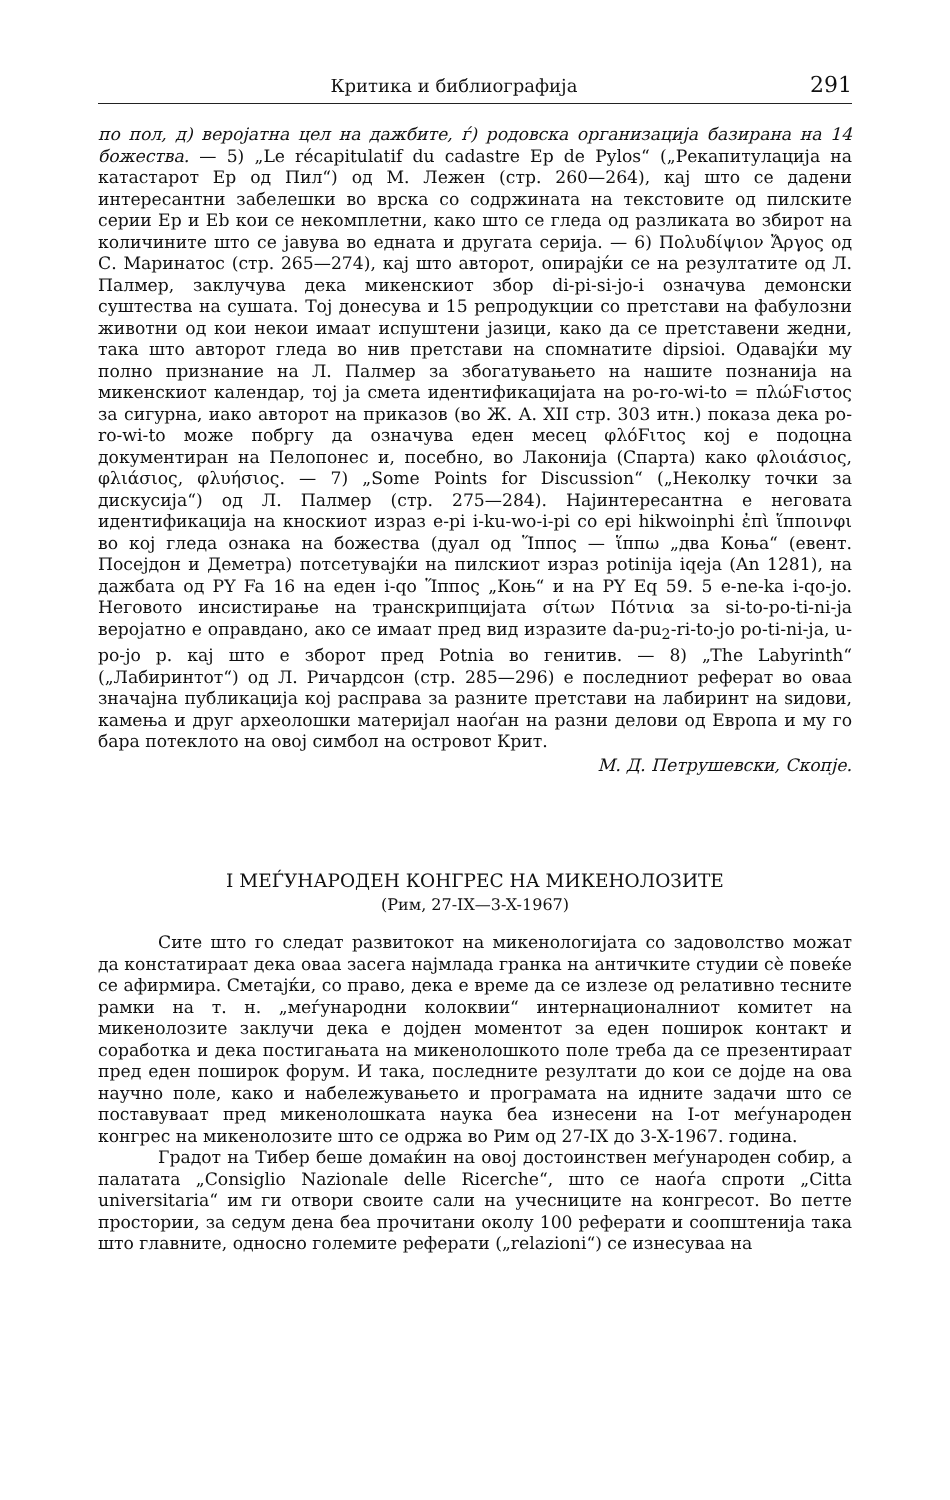Критика и библиографија 291
по пол, д) веројатна цел на дажбите, ѓ) родовска организација базирана на 14 божества. — 5) „Le récapitulatif du cadastre Ep de Pylos“ („Рекапитулација на катастарот Ep од Пил“) од М. Лежен (стр. 260—264), кај што се дадени интересантни забелешки во врска со содржината на текстовите од пилските серии Ep и Eb кои се некомплетни, како што се гледа од разликата во збирот на количините што се јавува во едната и другата серија. — 6) Πολυδίψιον Ἄργος од С. Маринатос (стр. 265—274), кај што авторот, опирајќи се на резултатите од Л. Палмер, заклучува дека микенскиот збор di-pi-si-jo-i означува демонски суштества на сушата. Тој донесува и 15 репродукции со претстави на фабулозни животни од кои некои имаат испуштени јазици, како да се претставени жедни, така што авторот гледа во нив претстави на спомнатите dipsioi. Одавајќи му полно признание на Л. Палмер за збогатувањето на нашите познанија на микенскиот календар, тој ја смета идентификацијата на po-ro-wi-to = πλώϜιστος за сигурна, иако авторот на приказов (во Ж. А. XII стр. 303 итн.) показа дека po-ro-wi-to може побргу да означува еден месец φλόϜιτος кој е подоцна документиран на Пелопонес и, посебно, во Лаконија (Спарта) како φλοιάσιος, φλιάσιος, φλυήσιος. — 7) „Some Points for Discussion“ („Неколку точки за дискусија“) од Л. Палмер (стр. 275—284). Најинтересантна е неговата идентификација на кноскиот израз e-pi i-ku-wo-i-pi со epi hikwoinphi ἐπὶ ἵπποινφι во кој гледа ознака на божества (дуал од Ἵππος — ἵππω „два Коња“ (евент. Посејдон и Деметра) потсетувајќи на пилскиот израз potinija iqeja (An 1281), на дажбата од PY Fa 16 на еден i-qo Ἵππος „Коњ“ и на PY Eq 59. 5 e-ne-ka i-qo-jo. Неговото инсистирање на транскрипцијата σίτων Πότνια за si-to-po-ti-ni-ja веројатно е оправдано, ако се имаат пред вид изразите da-pu<sub>2</sub>-ri-to-jo po-ti-ni-ja, u-po-jo p. кај што е зборот пред Potnia во генитив. — 8) „The Labyrinth“ („Лабиринтот“) од Л. Ричардсон (стр. 285—296) е последниот реферат во оваа значајна публикација кој расправа за разните претстави на лабиринт на ѕидови, камења и друг археолошки материјал наоѓан на разни делови од Европа и му го бара потеклото на овој симбол на островот Крит.
М. Д. Петрушевски, Скопје.
I МЕЃУНАРОДЕН КОНГРЕС НА МИКЕНОЛОЗИТЕ
(Рим, 27-IX—3-X-1967)
Сите што го следат развитокот на микенологијата со задоволство можат да констатираат дека оваа засега најмлада гранка на античките студии сè повеќе се афирмира. Сметајќи, со право, дека е време да се излезе од релативно тесните рамки на т. н. „меѓународни колоквии“ интернационалниот комитет на микенолозите заклучи дека е дојден моментот за еден поширок контакт и соработка и дека постигањата на микенолошкото поле треба да се презентираат пред еден поширок форум. И така, последните резултати до кои се дојде на ова научно поле, како и набележувањето и програмата на идните задачи што се поставуваат пред микенолошката наука беа изнесени на I-от меѓународен конгрес на микенолозите што се одржа во Рим од 27-IX до 3-X-1967. година.
Градот на Тибер беше домаќин на овој достоинствен меѓународен собир, а палатата „Consiglio Nazionale delle Ricerche“, што се наоѓа спроти „Citta universitaria“ им ги отвори своите сали на учесниците на конгресот. Во петте простории, за седум дена беа прочитани околу 100 реферати и соопштенија така што главните, односно големите реферати („relazioni“) се изнесуваа на